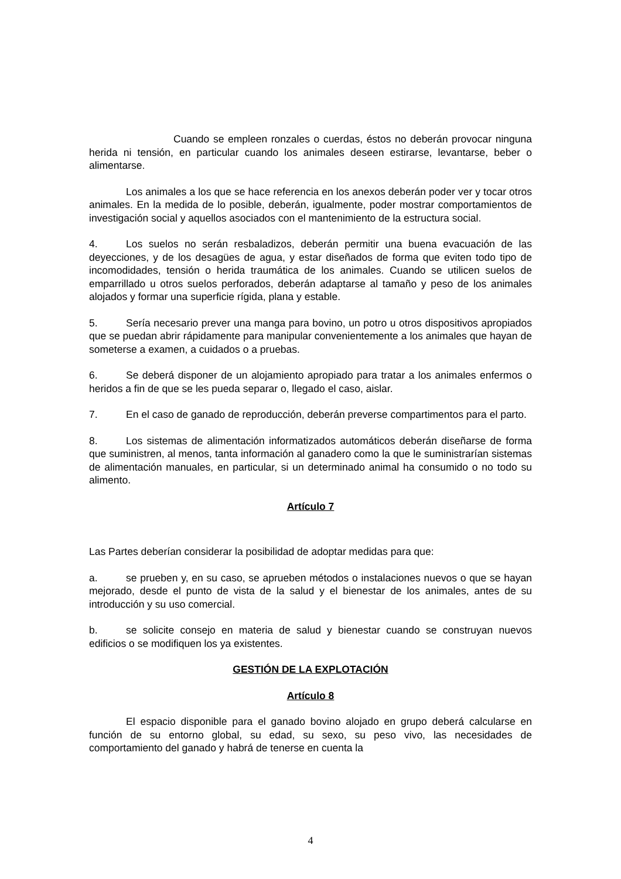Cuando se empleen ronzales o cuerdas, éstos no deberán provocar ninguna herida ni tensión, en particular cuando los animales deseen estirarse, levantarse, beber o alimentarse.
Los animales a los que se hace referencia en los anexos deberán poder ver y tocar otros animales. En la medida de lo posible, deberán, igualmente, poder mostrar comportamientos de investigación social y aquellos asociados con el mantenimiento de la estructura social.
4. Los suelos no serán resbaladizos, deberán permitir una buena evacuación de las deyecciones, y de los desagües de agua, y estar diseñados de forma que eviten todo tipo de incomodidades, tensión o herida traumática de los animales. Cuando se utilicen suelos de emparrillado u otros suelos perforados, deberán adaptarse al tamaño y peso de los animales alojados y formar una superficie rígida, plana y estable.
5. Sería necesario prever una manga para bovino, un potro u otros dispositivos apropiados que se puedan abrir rápidamente para manipular convenientemente a los animales que hayan de someterse a examen, a cuidados o a pruebas.
6. Se deberá disponer de un alojamiento apropiado para tratar a los animales enfermos o heridos a fin de que se les pueda separar o, llegado el caso, aislar.
7. En el caso de ganado de reproducción, deberán preverse compartimentos para el parto.
8. Los sistemas de alimentación informatizados automáticos deberán diseñarse de forma que suministren, al menos, tanta información al ganadero como la que le suministrarían sistemas de alimentación manuales, en particular, si un determinado animal ha consumido o no todo su alimento.
Artículo 7
Las Partes deberían considerar la posibilidad de adoptar medidas para que:
a. se prueben y, en su caso, se aprueben métodos o instalaciones nuevos o que se hayan mejorado, desde el punto de vista de la salud y el bienestar de los animales, antes de su introducción y su uso comercial.
b. se solicite consejo en materia de salud y bienestar cuando se construyan nuevos edificios o se modifiquen los ya existentes.
GESTIÓN DE LA EXPLOTACIÓN
Artículo 8
El espacio disponible para el ganado bovino alojado en grupo deberá calcularse en función de su entorno global, su edad, su sexo, su peso vivo, las necesidades de comportamiento del ganado y habrá de tenerse en cuenta la
4